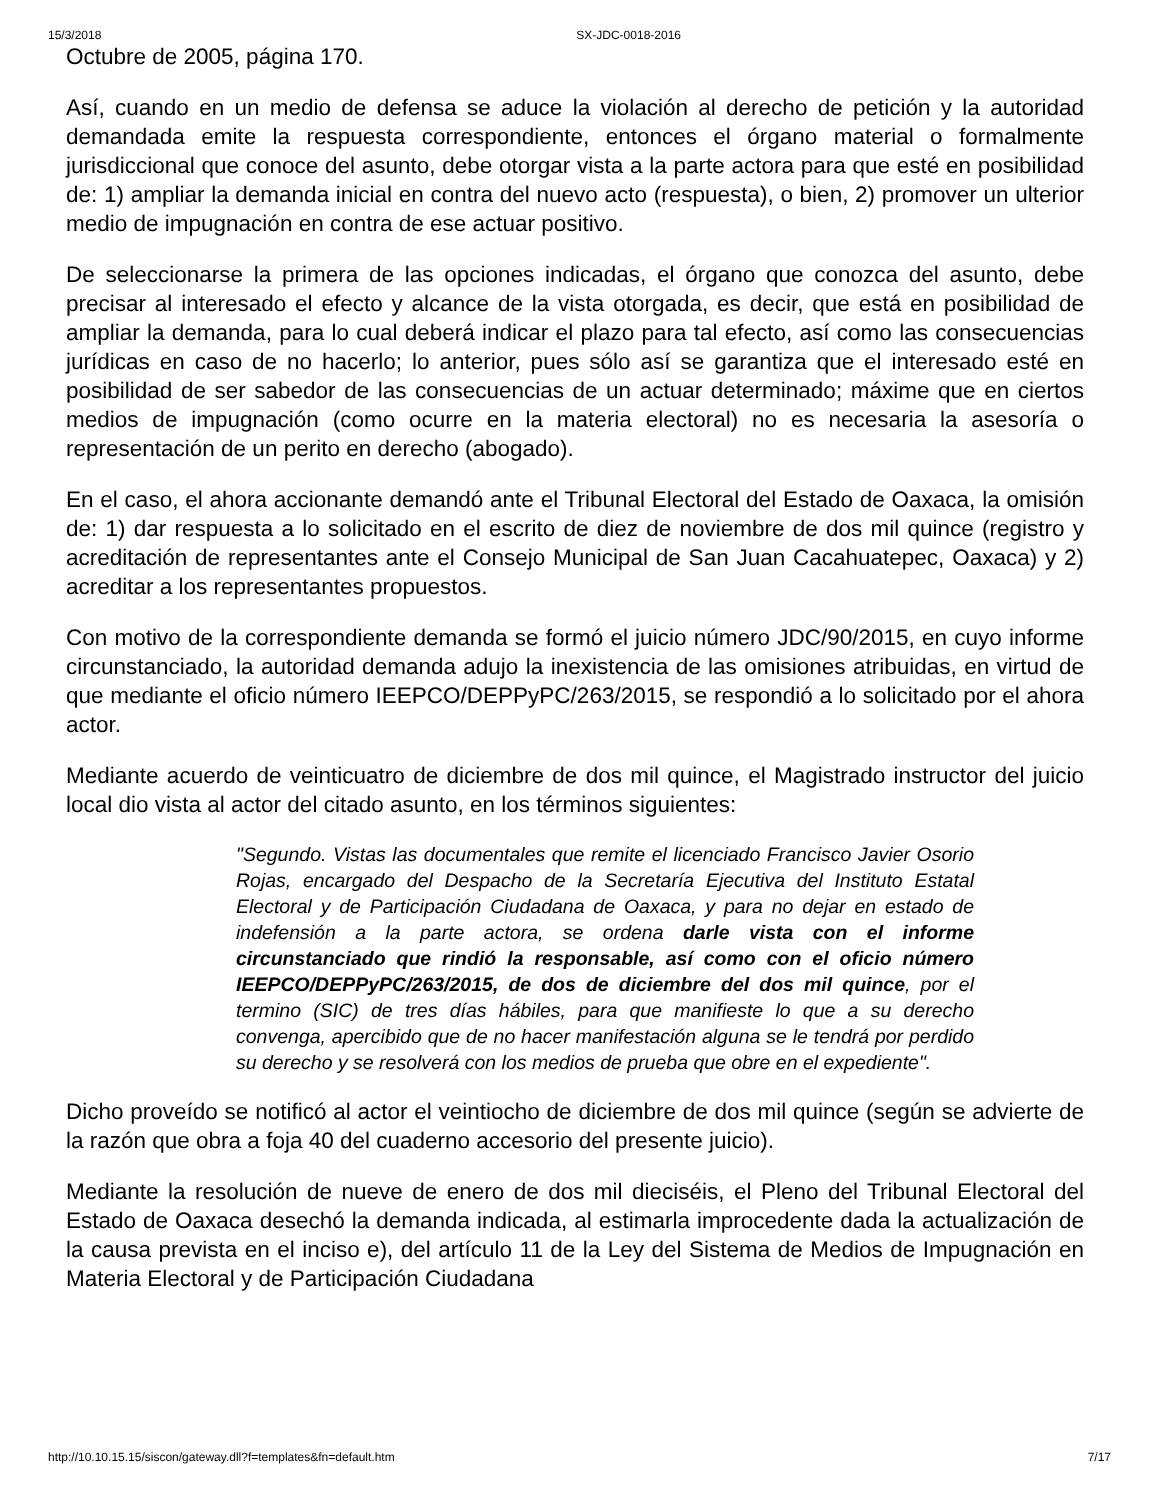15/3/2018 SX-JDC-0018-2016
Octubre de 2005, página 170.
Así, cuando en un medio de defensa se aduce la violación al derecho de petición y la autoridad demandada emite la respuesta correspondiente, entonces el órgano material o formalmente jurisdiccional que conoce del asunto, debe otorgar vista a la parte actora para que esté en posibilidad de: 1) ampliar la demanda inicial en contra del nuevo acto (respuesta), o bien, 2) promover un ulterior medio de impugnación en contra de ese actuar positivo.
De seleccionarse la primera de las opciones indicadas, el órgano que conozca del asunto, debe precisar al interesado el efecto y alcance de la vista otorgada, es decir, que está en posibilidad de ampliar la demanda, para lo cual deberá indicar el plazo para tal efecto, así como las consecuencias jurídicas en caso de no hacerlo; lo anterior, pues sólo así se garantiza que el interesado esté en posibilidad de ser sabedor de las consecuencias de un actuar determinado; máxime que en ciertos medios de impugnación (como ocurre en la materia electoral) no es necesaria la asesoría o representación de un perito en derecho (abogado).
En el caso, el ahora accionante demandó ante el Tribunal Electoral del Estado de Oaxaca, la omisión de: 1) dar respuesta a lo solicitado en el escrito de diez de noviembre de dos mil quince (registro y acreditación de representantes ante el Consejo Municipal de San Juan Cacahuatepec, Oaxaca) y 2) acreditar a los representantes propuestos.
Con motivo de la correspondiente demanda se formó el juicio número JDC/90/2015, en cuyo informe circunstanciado, la autoridad demanda adujo la inexistencia de las omisiones atribuidas, en virtud de que mediante el oficio número IEEPCO/DEPPyPC/263/2015, se respondió a lo solicitado por el ahora actor.
Mediante acuerdo de veinticuatro de diciembre de dos mil quince, el Magistrado instructor del juicio local dio vista al actor del citado asunto, en los términos siguientes:
"Segundo. Vistas las documentales que remite el licenciado Francisco Javier Osorio Rojas, encargado del Despacho de la Secretaría Ejecutiva del Instituto Estatal Electoral y de Participación Ciudadana de Oaxaca, y para no dejar en estado de indefensión a la parte actora, se ordena darle vista con el informe circunstanciado que rindió la responsable, así como con el oficio número IEEPCO/DEPPyPC/263/2015, de dos de diciembre del dos mil quince, por el termino (SIC) de tres días hábiles, para que manifieste lo que a su derecho convenga, apercibido que de no hacer manifestación alguna se le tendrá por perdido su derecho y se resolverá con los medios de prueba que obre en el expediente".
Dicho proveído se notificó al actor el veintiocho de diciembre de dos mil quince (según se advierte de la razón que obra a foja 40 del cuaderno accesorio del presente juicio).
Mediante la resolución de nueve de enero de dos mil dieciséis, el Pleno del Tribunal Electoral del Estado de Oaxaca desechó la demanda indicada, al estimarla improcedente dada la actualización de la causa prevista en el inciso e), del artículo 11 de la Ley del Sistema de Medios de Impugnación en Materia Electoral y de Participación Ciudadana
http://10.10.15.15/siscon/gateway.dll?f=templates&fn=default.htm 7/17